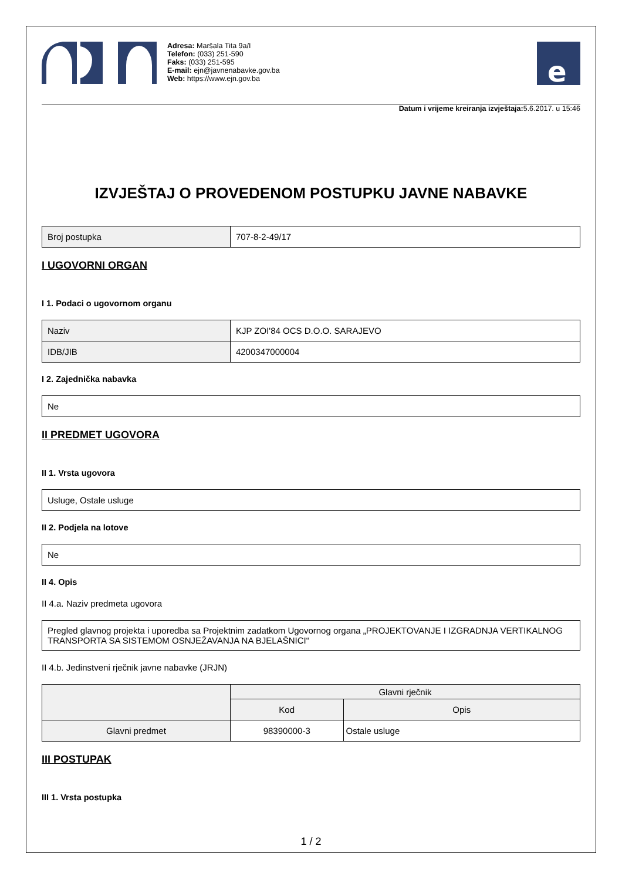Adresa: Maršala Tita 9a/I
Telefon: (033) 251-590
Faks: (033) 251-595
E-mail: ejn@javnenabavke.gov.ba
Web: https://www.ejn.gov.ba
e
Datum i vrijeme kreiranja izvještaja: 5.6.2017. u 15:46
IZVJEŠTAJ O PROVEDENOM POSTUPKU JAVNE NABAVKE
| Broj postupka | 707-8-2-49/17 |
I UGOVORNI ORGAN
I 1. Podaci o ugovornom organu
| Naziv | KJP ZOI'84 OCS D.O.O. SARAJEVO |
| IDB/JIB | 4200347000004 |
I 2. Zajednička nabavka
| Ne |
II PREDMET UGOVORA
II 1. Vrsta ugovora
| Usluge, Ostale usluge |
II 2. Podjela na lotove
| Ne |
II 4. Opis
II 4.a. Naziv predmeta ugovora
| Pregled glavnog projekta i uporedba sa Projektnim zadatkom Ugovornog organa „PROJEKTOVANJE I IZGRADNJA VERTIKALNOG TRANSPORTA SA SISTEMOM OSNJEŽAVANJA NA BJELAŠNICI“ |
II 4.b. Jedinstveni rječnik javne nabavke (JRJN)
| | Glavni rječnik | |
| --- | --- | --- |
| | Kod | Opis |
| Glavni predmet | 98390000-3 | Ostale usluge |
III POSTUPAK
III 1. Vrsta postupka
1 / 2